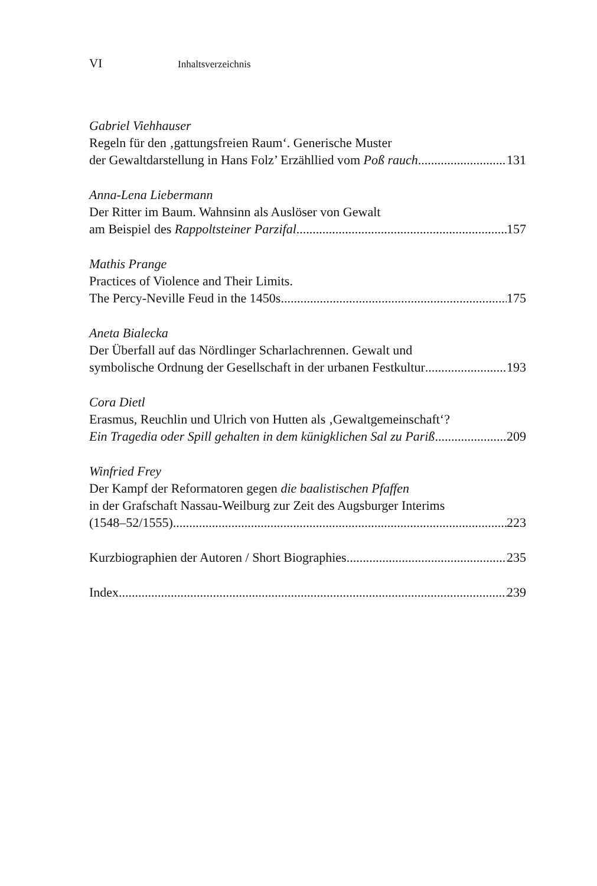VI Inhaltsverzeichnis
Gabriel Viehhauser
Regeln für den ‚gattungsfreien Raum‘. Generische Muster
der Gewaltdarstellung in Hans Folz’ Erzähllied vom Poß rauch 131
Anna-Lena Liebermann
Der Ritter im Baum. Wahnsinn als Auslöser von Gewalt
am Beispiel des Rappoltsteiner Parzifal 157
Mathis Prange
Practices of Violence and Their Limits.
The Percy-Neville Feud in the 1450s 175
Aneta Bialecka
Der Überfall auf das Nördlinger Scharlachrennen. Gewalt und
symbolische Ordnung der Gesellschaft in der urbanen Festkultur 193
Cora Dietl
Erasmus, Reuchlin und Ulrich von Hutten als ‚Gewaltgemeinschaft‘?
Ein Tragedia oder Spill gehalten in dem künigklichen Sal zu Pariß 209
Winfried Frey
Der Kampf der Reformatoren gegen die baalistischen Pfaffen
in der Grafschaft Nassau-Weilburg zur Zeit des Augsburger Interims
(1548–52/1555) 223
Kurzbiographien der Autoren / Short Biographies 235
Index 239